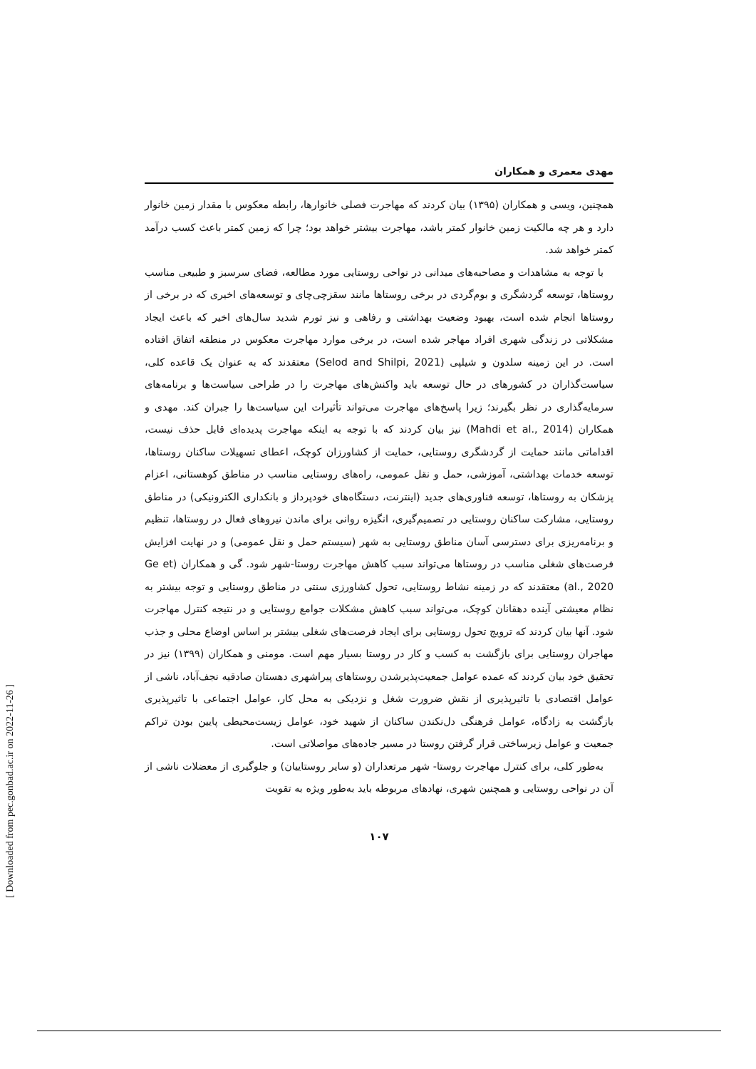مهدی معمری و همکاران
همچنین، ویسی و همکاران (۱۳۹۵) بیان کردند که مهاجرت فصلی خانوارها، رابطه معکوس با مقدار زمین خانوار دارد و هر چه مالکیت زمین خانوار کمتر باشد، مهاجرت بیشتر خواهد بود؛ چرا که زمین کمتر باعث کسب درآمد کمتر خواهد شد.
با توجه به مشاهدات و مصاحبه‌های میدانی در نواحی روستایی مورد مطالعه، فضای سرسبز و طبیعی مناسب روستاها، توسعه گردشگری و بوم‌گردی در برخی روستاها مانند سقزچی‌چای و توسعه‌های اخیری که در برخی از روستاها انجام شده است، بهبود وضعیت بهداشتی و رفاهی و نیز تورم شدید سال‌های اخیر که باعث ایجاد مشکلاتی در زندگی شهری افراد مهاجر شده است، در برخی موارد مهاجرت معکوس در منطقه اتفاق افتاده است. در این زمینه سلدون و شیلپی (Selod and Shilpi, 2021) معتقدند که به عنوان یک قاعده کلی، سیاست‌گذاران در کشورهای در حال توسعه باید واکنش‌های مهاجرت را در طراحی سیاست‌ها و برنامه‌های سرمایه‌گذاری در نظر بگیرند؛ زیرا پاسخ‌های مهاجرت می‌تواند تأثیرات این سیاست‌ها را جبران کند. مهدی و همکاران (Mahdi et al., 2014) نیز بیان کردند که با توجه به اینکه مهاجرت پدیده‌ای قابل حذف نیست، اقداماتی مانند حمایت از گردشگری روستایی، حمایت از کشاورزان کوچک، اعطای تسهیلات ساکنان روستاها، توسعه خدمات بهداشتی، آموزشی، حمل و نقل عمومی، راه‌های روستایی مناسب در مناطق کوهستانی، اعزام پزشکان به روستاها، توسعه فناوری‌های جدید (اینترنت، دستگاه‌های خودپرداز و بانکداری الکترونیکی) در مناطق روستایی، مشارکت ساکنان روستایی در تصمیم‌گیری، انگیزه روانی برای ماندن نیروهای فعال در روستاها، تنظیم و برنامه‌ریزی برای دسترسی آسان مناطق روستایی به شهر (سیستم حمل و نقل عمومی) و در نهایت افزایش فرصت‌های شغلی مناسب در روستاها می‌تواند سبب کاهش مهاجرت روستا-شهر شود. گی و همکاران (Ge et al., 2020) معتقدند که در زمینه نشاط روستایی، تحول کشاورزی سنتی در مناطق روستایی و توجه بیشتر به نظام معیشتی آینده دهقانان کوچک، می‌تواند سبب کاهش مشکلات جوامع روستایی و در نتیجه کنترل مهاجرت شود. آنها بیان کردند که ترویج تحول روستایی برای ایجاد فرصت‌های شغلی بیشتر بر اساس اوضاع محلی و جذب مهاجران روستایی برای بازگشت به کسب و کار در روستا بسیار مهم است. مومنی و همکاران (۱۳۹۹) نیز در تحقیق خود بیان کردند که عمده عوامل جمعیت‌پذیرشدن روستاهای پیراشهری دهستان صادقیه نجف‌آباد، ناشی از عوامل اقتصادی با تاثیرپذیری از نقش ضرورت شغل و نزدیکی به محل کار، عوامل اجتماعی با تاثیرپذیری بازگشت به زادگاه، عوامل فرهنگی دل‌نکندن ساکنان از شهید خود، عوامل زیست‌محیطی پایین بودن تراکم جمعیت و عوامل زیرساختی قرار گرفتن روستا در مسیر جاده‌های مواصلاتی است.
به‌طور کلی، برای کنترل مهاجرت روستا- شهر مرتعداران (و سایر روستاییان) و جلوگیری از معضلات ناشی از آن در نواحی روستایی و همچنین شهری، نهادهای مربوطه باید به‌طور ویژه به تقویت
۱۰۷
[ Downloaded from pec.gonbad.ac.ir on 2022-11-26 ]